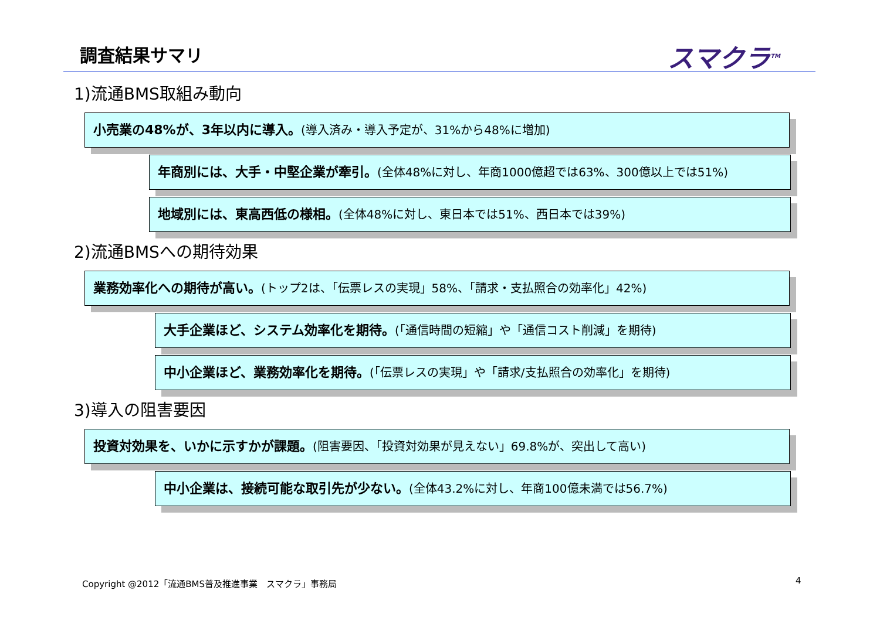調査結果サマリ スマクラ<sup>TM</sup>
1)流通BMS取組み動向
小売業の48%が、3年以内に導入。(導入済み・導入予定が、31%から48%に増加)
年商別には、大手・中堅企業が牽引。(全体48%に対し、年商1000億超では63%、300億以上では51%)
地域別には、東高西低の様相。(全体48%に対し、東日本では51%、西日本では39%)
2)流通BMSへの期待効果
業務効率化への期待が高い。(トップ2は、「伝票レスの実現」58%、「請求・支払照合の効率化」42%)
大手企業ほど、システム効率化を期待。(「通信時間の短縮」や「通信コスト削減」を期待)
中小企業ほど、業務効率化を期待。(「伝票レスの実現」や「請求/支払照合の効率化」を期待)
3)導入の阻害要因
投資対効果を、いかに示すかが課題。(阻害要因、「投資対効果が見えない」69.8%が、突出して高い)
中小企業は、接続可能な取引先が少ない。(全体43.2%に対し、年商100億未満では56.7%)
Copyright @2012「流通BMS普及推進事業　スマクラ」事務局
4